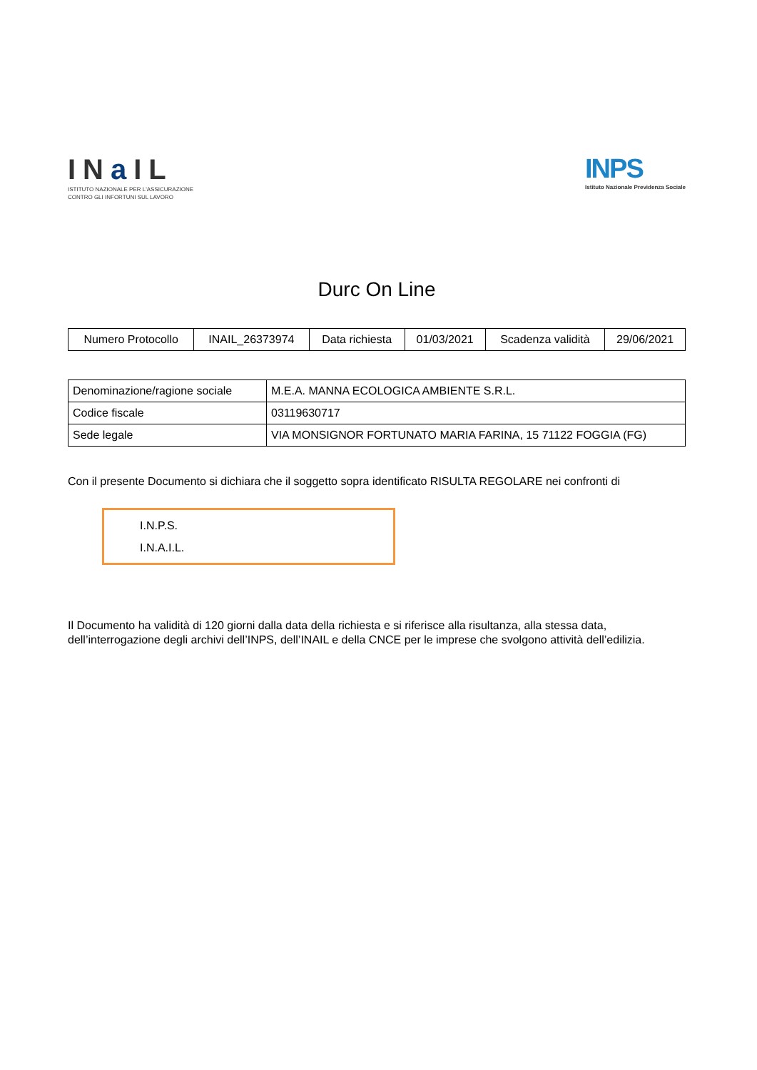INa IL
ISTITUTO NAZIONALE PER L'ASSICURAZIONE
CONTRO GLI INFORTUNI SUL LAVORO
INPS
Istituto Nazionale Previdenza Sociale
Durc On Line
| Numero Protocollo | INAIL_26373974 | Data richiesta | 01/03/2021 | Scadenza validità | 29/06/2021 |
| Denominazione/ragione sociale | M.E.A. MANNA ECOLOGICA AMBIENTE S.R.L. |
| Codice fiscale | 03119630717 |
| Sede legale | VIA MONSIGNOR FORTUNATO MARIA FARINA, 15 71122 FOGGIA (FG) |
Con il presente Documento si dichiara che il soggetto sopra identificato RISULTA REGOLARE nei confronti di
I.N.P.S.
I.N.A.I.L.
Il Documento ha validità di 120 giorni dalla data della richiesta e si riferisce alla risultanza, alla stessa data, dell’interrogazione degli archivi dell’INPS, dell’INAIL e della CNCE per le imprese che svolgono attività dell’edilizia.